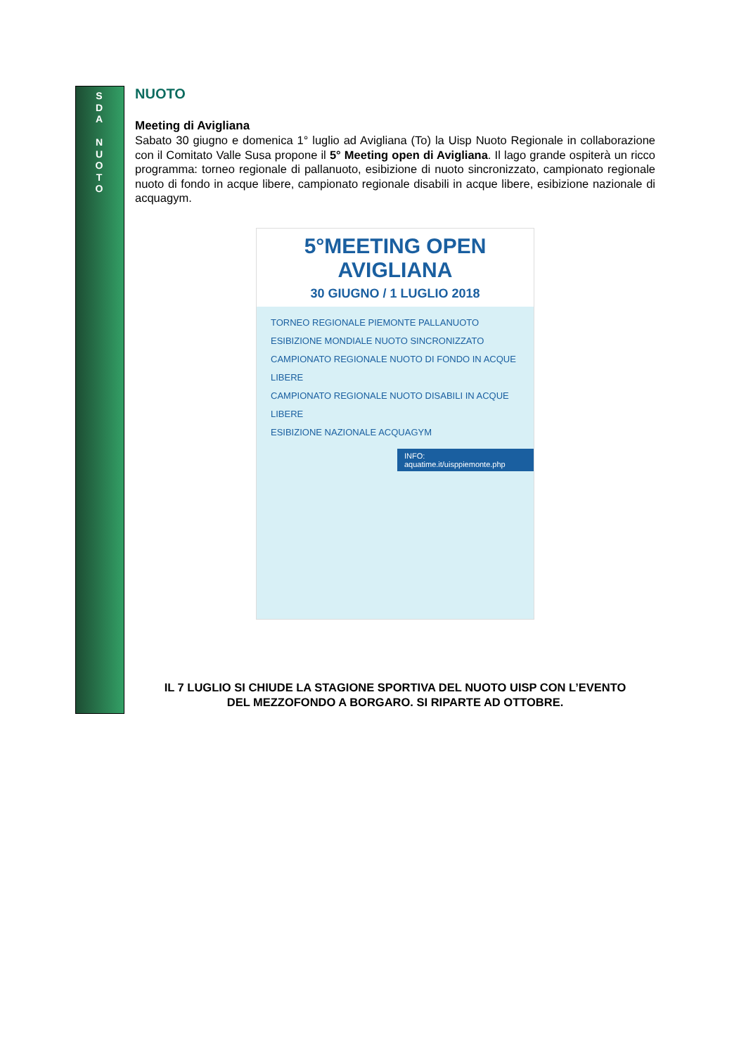S
D
A
N
U
O
T
O
NUOTO
Meeting di Avigliana
Sabato 30 giugno e domenica 1° luglio ad Avigliana (To) la Uisp Nuoto Regionale in collaborazione con il Comitato Valle Susa propone il 5° Meeting open di Avigliana. Il lago grande ospiterà un ricco programma: torneo regionale di pallanuoto, esibizione di nuoto sincronizzato, campionato regionale nuoto di fondo in acque libere, campionato regionale disabili in acque libere, esibizione nazionale di acquagym.
5°MEETING OPEN AVIGLIANA
30 GIUGNO / 1 LUGLIO 2018
TORNEO REGIONALE PIEMONTE PALLANUOTO
ESIBIZIONE MONDIALE NUOTO SINCRONIZZATO
CAMPIONATO REGIONALE NUOTO DI FONDO IN ACQUE LIBERE
CAMPIONATO REGIONALE NUOTO DISABILI IN ACQUE LIBERE
ESIBIZIONE NAZIONALE ACQUAGYM
INFO: aquatime.it/uisppiemonte.php
IL 7 LUGLIO SI CHIUDE LA STAGIONE SPORTIVA DEL NUOTO UISP CON L’EVENTO
DEL MEZZOFONDO A BORGARO. SI RIPARTE AD OTTOBRE.